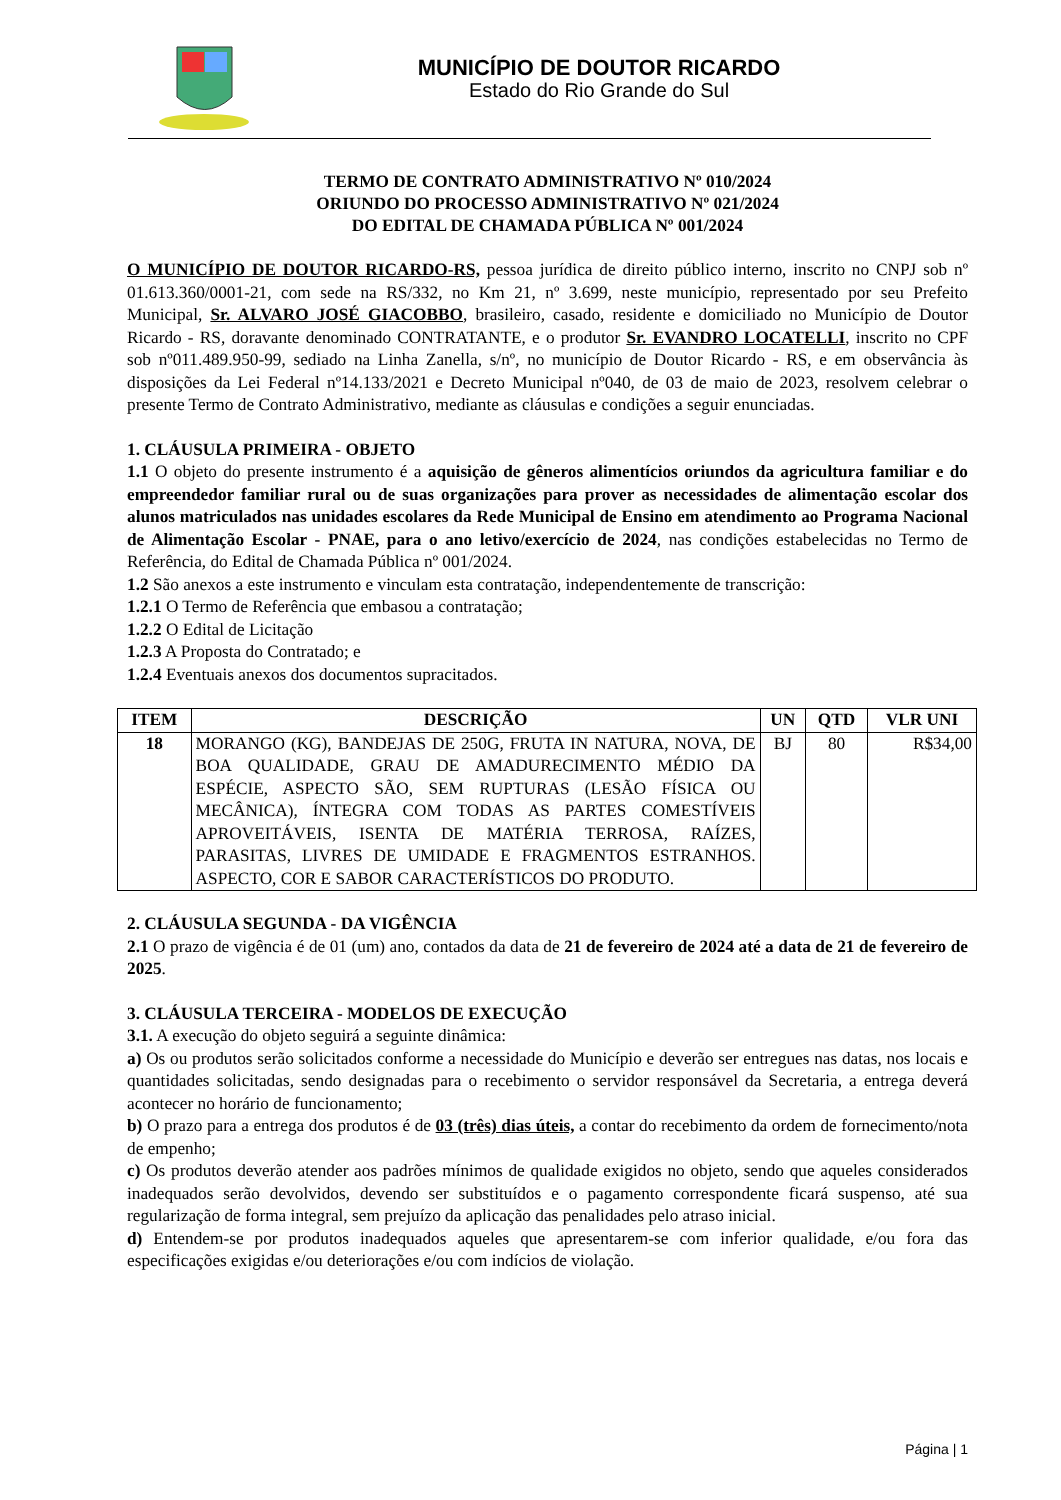MUNICÍPIO DE DOUTOR RICARDO
Estado do Rio Grande do Sul
TERMO DE CONTRATO ADMINISTRATIVO Nº 010/2024
ORIUNDO DO PROCESSO ADMINISTRATIVO Nº 021/2024
DO EDITAL DE CHAMADA PÚBLICA Nº 001/2024
O MUNICÍPIO DE DOUTOR RICARDO-RS, pessoa jurídica de direito público interno, inscrito no CNPJ sob nº 01.613.360/0001-21, com sede na RS/332, no Km 21, nº 3.699, neste município, representado por seu Prefeito Municipal, Sr. ALVARO JOSÉ GIACOBBO, brasileiro, casado, residente e domiciliado no Município de Doutor Ricardo - RS, doravante denominado CONTRATANTE, e o produtor Sr. EVANDRO LOCATELLI, inscrito no CPF sob nº011.489.950-99, sediado na Linha Zanella, s/nº, no município de Doutor Ricardo - RS, e em observância às disposições da Lei Federal nº14.133/2021 e Decreto Municipal nº040, de 03 de maio de 2023, resolvem celebrar o presente Termo de Contrato Administrativo, mediante as cláusulas e condições a seguir enunciadas.
1. CLÁUSULA PRIMEIRA - OBJETO
1.1 O objeto do presente instrumento é a aquisição de gêneros alimentícios oriundos da agricultura familiar e do empreendedor familiar rural ou de suas organizações para prover as necessidades de alimentação escolar dos alunos matriculados nas unidades escolares da Rede Municipal de Ensino em atendimento ao Programa Nacional de Alimentação Escolar - PNAE, para o ano letivo/exercício de 2024, nas condições estabelecidas no Termo de Referência, do Edital de Chamada Pública nº 001/2024.
1.2 São anexos a este instrumento e vinculam esta contratação, independentemente de transcrição:
1.2.1 O Termo de Referência que embasou a contratação;
1.2.2 O Edital de Licitação
1.2.3 A Proposta do Contratado; e
1.2.4 Eventuais anexos dos documentos supracitados.
| ITEM | DESCRIÇÃO | UN | QTD | VLR UNI |
| --- | --- | --- | --- | --- |
| 18 | MORANGO (KG), BANDEJAS DE 250G, FRUTA IN NATURA, NOVA, DE BOA QUALIDADE, GRAU DE AMADURECIMENTO MÉDIO DA ESPÉCIE, ASPECTO SÃO, SEM RUPTURAS (LESÃO FÍSICA OU MECÂNICA), ÍNTEGRA COM TODAS AS PARTES COMESTÍVEIS APROVEITÁVEIS, ISENTA DE MATÉRIA TERROSA, RAÍZES, PARASITAS, LIVRES DE UMIDADE E FRAGMENTOS ESTRANHOS. ASPECTO, COR E SABOR CARACTERÍSTICOS DO PRODUTO. | BJ | 80 | R$34,00 |
2. CLÁUSULA SEGUNDA - DA VIGÊNCIA
2.1 O prazo de vigência é de 01 (um) ano, contados da data de 21 de fevereiro de 2024 até a data de 21 de fevereiro de 2025.
3. CLÁUSULA TERCEIRA - MODELOS DE EXECUÇÃO
3.1. A execução do objeto seguirá a seguinte dinâmica:
a) Os ou produtos serão solicitados conforme a necessidade do Município e deverão ser entregues nas datas, nos locais e quantidades solicitadas, sendo designadas para o recebimento o servidor responsável da Secretaria, a entrega deverá acontecer no horário de funcionamento;
b) O prazo para a entrega dos produtos é de 03 (três) dias úteis, a contar do recebimento da ordem de fornecimento/nota de empenho;
c) Os produtos deverão atender aos padrões mínimos de qualidade exigidos no objeto, sendo que aqueles considerados inadequados serão devolvidos, devendo ser substituídos e o pagamento correspondente ficará suspenso, até sua regularização de forma integral, sem prejuízo da aplicação das penalidades pelo atraso inicial.
d) Entendem-se por produtos inadequados aqueles que apresentarem-se com inferior qualidade, e/ou fora das especificações exigidas e/ou deteriorações e/ou com indícios de violação.
Página | 1